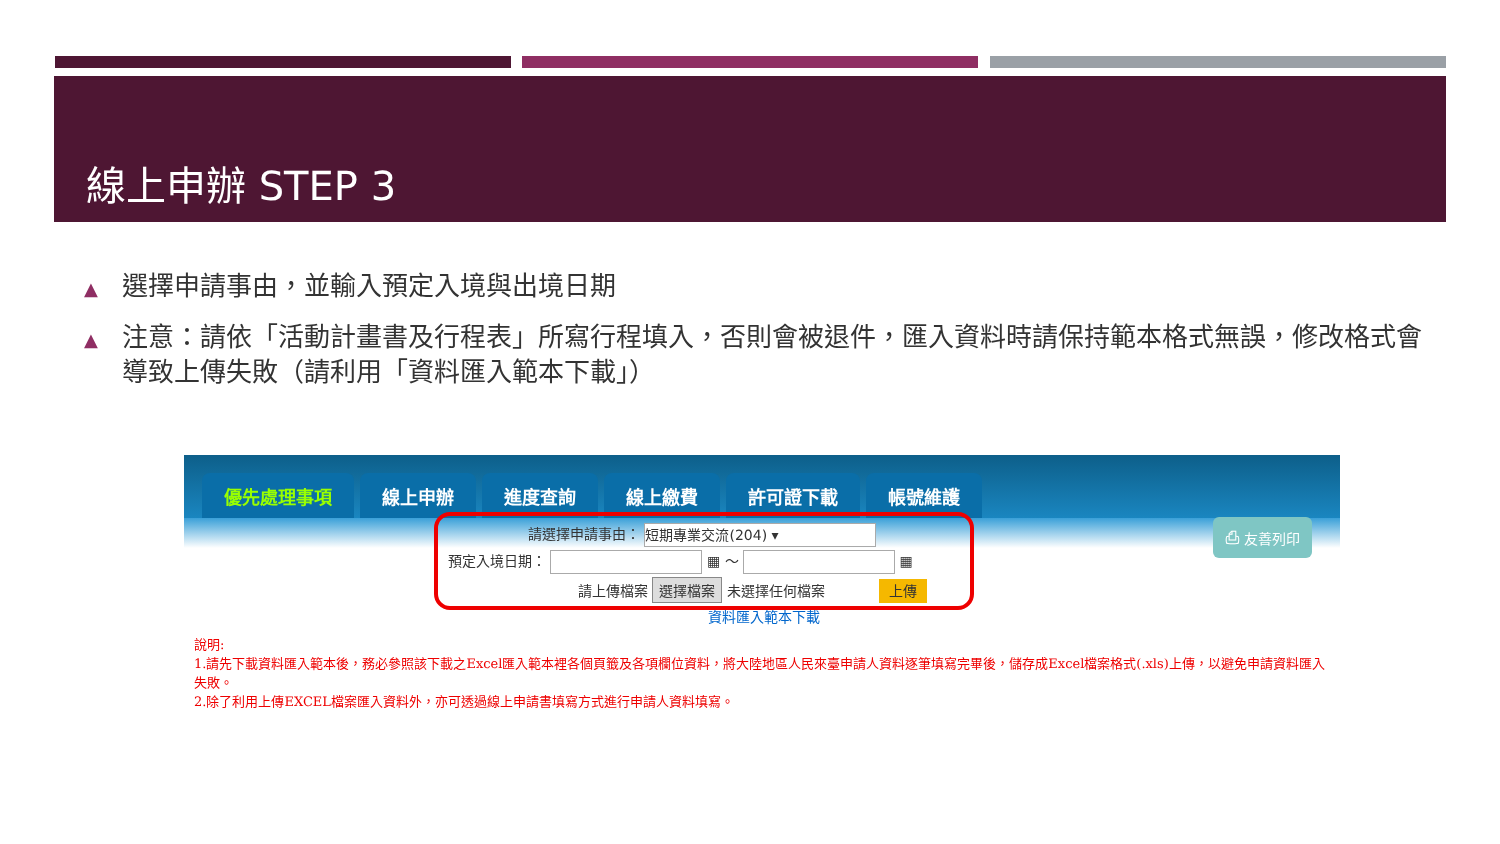線上申辦 STEP 3
▲ 選擇申請事由，並輸入預定入境與出境日期
▲ 注意：請依「活動計畫書及行程表」所寫行程填入，否則會被退件，匯入資料時請保持範本格式無誤，修改格式會導致上傳失敗（請利用「資料匯入範本下載」）
優先處理事項 線上申辦 進度查詢 線上繳費 許可證下載 帳號維護
請選擇申請事由： 短期專業交流(204) ▾
預定入境日期： ▦ ～ ▦
請上傳檔案 選擇檔案 未選擇任何檔案 上傳
資料匯入範本下載
⎙ 友善列印
說明:
1.請先下載資料匯入範本後，務必參照該下載之Excel匯入範本裡各個頁籤及各項欄位資料，將大陸地區人民來臺申請人資料逐筆填寫完畢後，儲存成Excel檔案格式(.xls)上傳，以避免申請資料匯入失敗。
2.除了利用上傳EXCEL檔案匯入資料外，亦可透過線上申請書填寫方式進行申請人資料填寫。